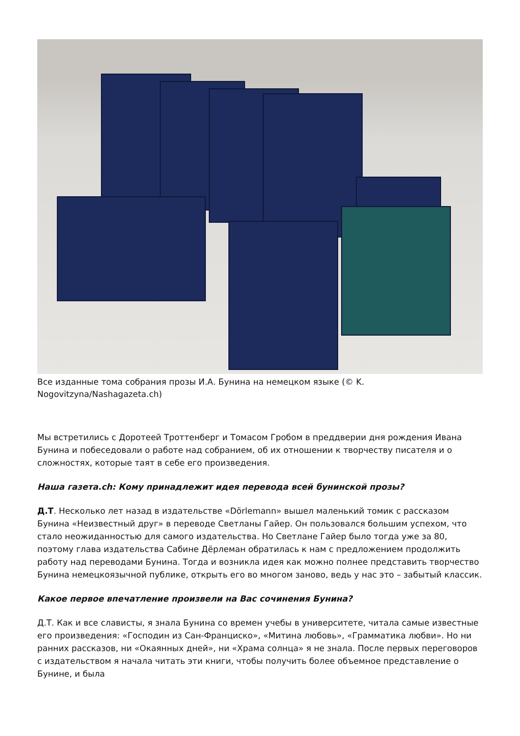Все изданные тома собрания прозы И.А. Бунина на немецком языке (© K. Nogovitzyna/Nashagazeta.ch)
Мы встретились с Доротеей Троттенберг и Томасом Гробом в преддверии дня рождения Ивана Бунина и побеседовали о работе над собранием, об их отношении к творчеству писателя и о сложностях, которые таят в себе его произведения.
Наша газета.ch: Кому принадлежит идея перевода всей бунинской прозы?
Д.Т. Несколько лет назад в издательстве «Dörlemann» вышел маленький томик с рассказом Бунина «Неизвестный друг» в переводе Светланы Гайер. Он пользовался большим успехом, что стало неожиданностью для самого издательства. Но Светлане Гайер было тогда уже за 80, поэтому глава издательства Сабине Дёрлеман обратилась к нам с предложением продолжить работу над переводами Бунина. Тогда и возникла идея как можно полнее представить творчество Бунина немецкоязычной публике, открыть его во многом заново, ведь у нас это – забытый классик.
Какое первое впечатление произвели на Вас сочинения Бунина?
Д.Т. Как и все слависты, я знала Бунина со времен учебы в университете, читала самые известные его произведения: «Господин из Сан-Франциско», «Митина любовь», «Грамматика любви». Но ни ранних рассказов, ни «Окаянных дней», ни «Храма солнца» я не знала. После первых переговоров с издательством я начала читать эти книги, чтобы получить более объемное представление о Бунине, и была